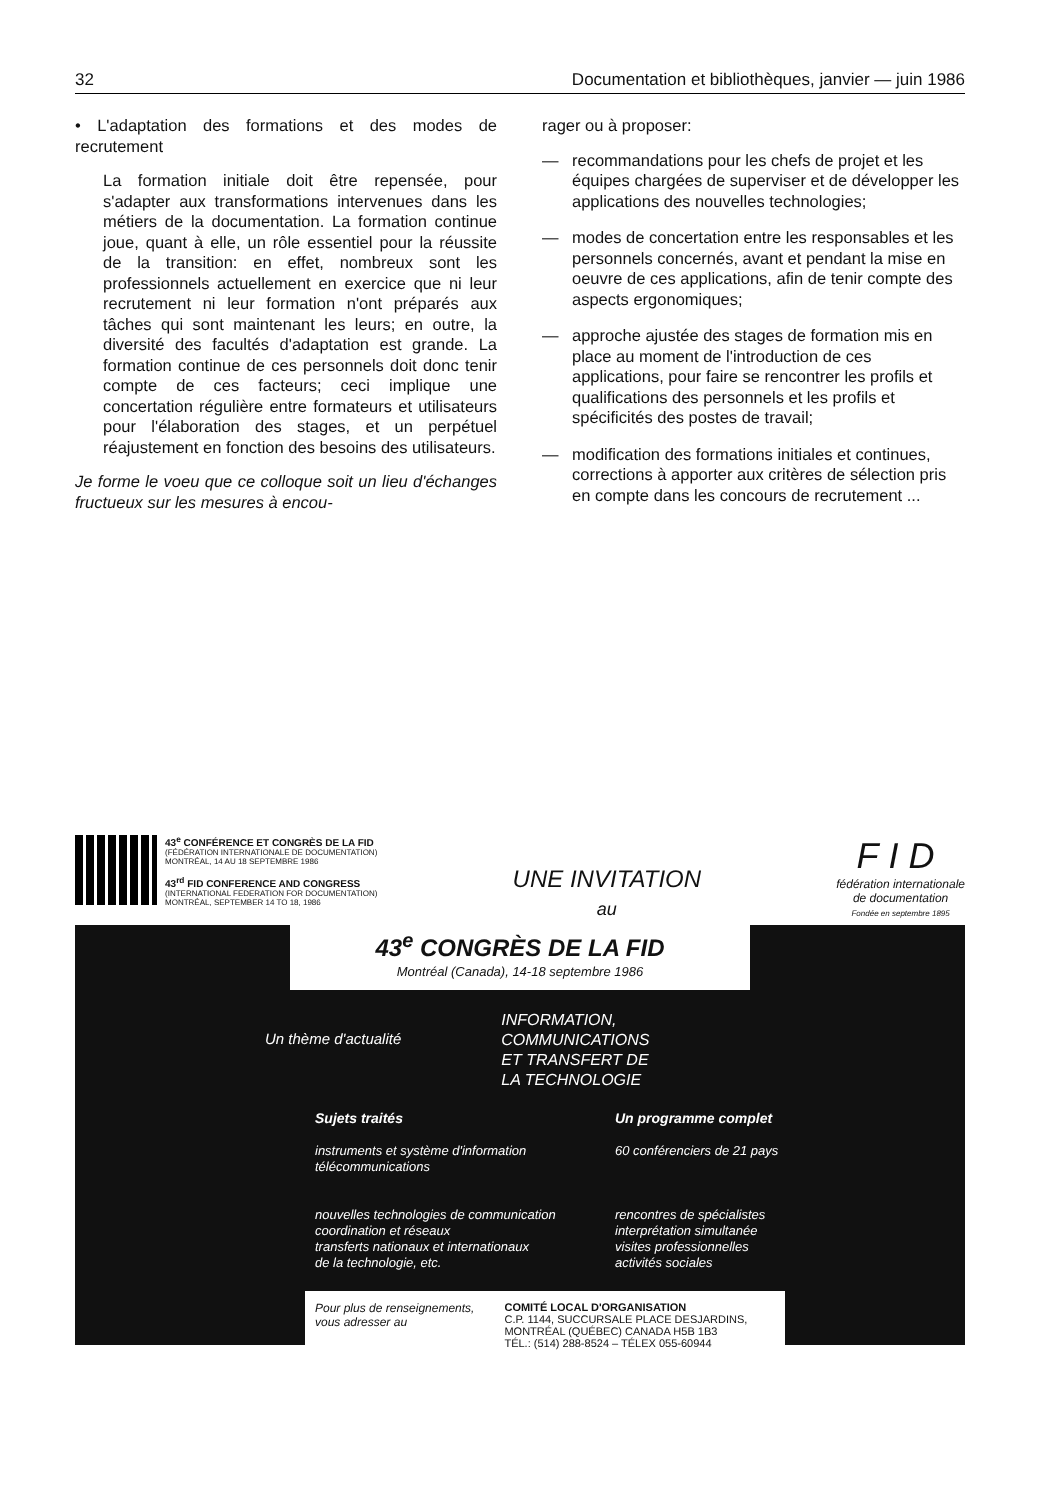32 Documentation et bibliothèques, janvier — juin 1986
• L'adaptation des formations et des modes de recrutement
La formation initiale doit être repensée, pour s'adapter aux transformations intervenues dans les métiers de la documentation. La formation continue joue, quant à elle, un rôle essentiel pour la réussite de la transition: en effet, nombreux sont les professionnels actuellement en exercice que ni leur recrutement ni leur formation n'ont préparés aux tâches qui sont maintenant les leurs; en outre, la diversité des facultés d'adaptation est grande. La formation continue de ces personnels doit donc tenir compte de ces facteurs; ceci implique une concertation régulière entre formateurs et utilisateurs pour l'élaboration des stages, et un perpétuel réajustement en fonction des besoins des utilisateurs.
Je forme le voeu que ce colloque soit un lieu d'échanges fructueux sur les mesures à encou-
rager ou à proposer:
— recommandations pour les chefs de projet et les équipes chargées de superviser et de développer les applications des nouvelles technologies;
— modes de concertation entre les responsables et les personnels concernés, avant et pendant la mise en oeuvre de ces applications, afin de tenir compte des aspects ergonomiques;
— approche ajustée des stages de formation mis en place au moment de l'introduction de ces applications, pour faire se rencontrer les profils et qualifications des personnels et les profils et spécificités des postes de travail;
— modification des formations initiales et continues, corrections à apporter aux critères de sélection pris en compte dans les concours de recrutement ...
43<sup>e</sup> CONFÉRENCE ET CONGRÈS DE LA FID
(FÉDÉRATION INTERNATIONALE DE DOCUMENTATION)
MONTRÉAL, 14 AU 18 SEPTEMBRE 1986
43<sup>rd</sup> FID CONFERENCE AND CONGRESS
(INTERNATIONAL FEDERATION FOR DOCUMENTATION)
MONTRÉAL, SEPTEMBER 14 TO 18, 1986
UNE INVITATION
au
FID
fédération internationale
de documentation
Fondée en septembre 1895
43<sup>e</sup> CONGRÈS DE LA FID
Montréal (Canada), 14-18 septembre 1986
Un thème d'actualité INFORMATION,
COMMUNICATIONS
ET TRANSFERT DE
LA TECHNOLOGIE
Sujets traités
instruments et système d'information
télécommunications
nouvelles technologies de communication
coordination et réseaux
transferts nationaux et internationaux
de la technologie, etc.
Un programme complet
60 conférenciers de 21 pays
rencontres de spécialistes
interprétation simultanée
visites professionnelles
activités sociales
Pour plus de renseignements,
vous adresser au
COMITÉ LOCAL D'ORGANISATION
C.P. 1144, SUCCURSALE PLACE DESJARDINS,
MONTRÉAL (QUÉBEC) CANADA H5B 1B3
TÉL.: (514) 288-8524 – TÉLEX 055-60944